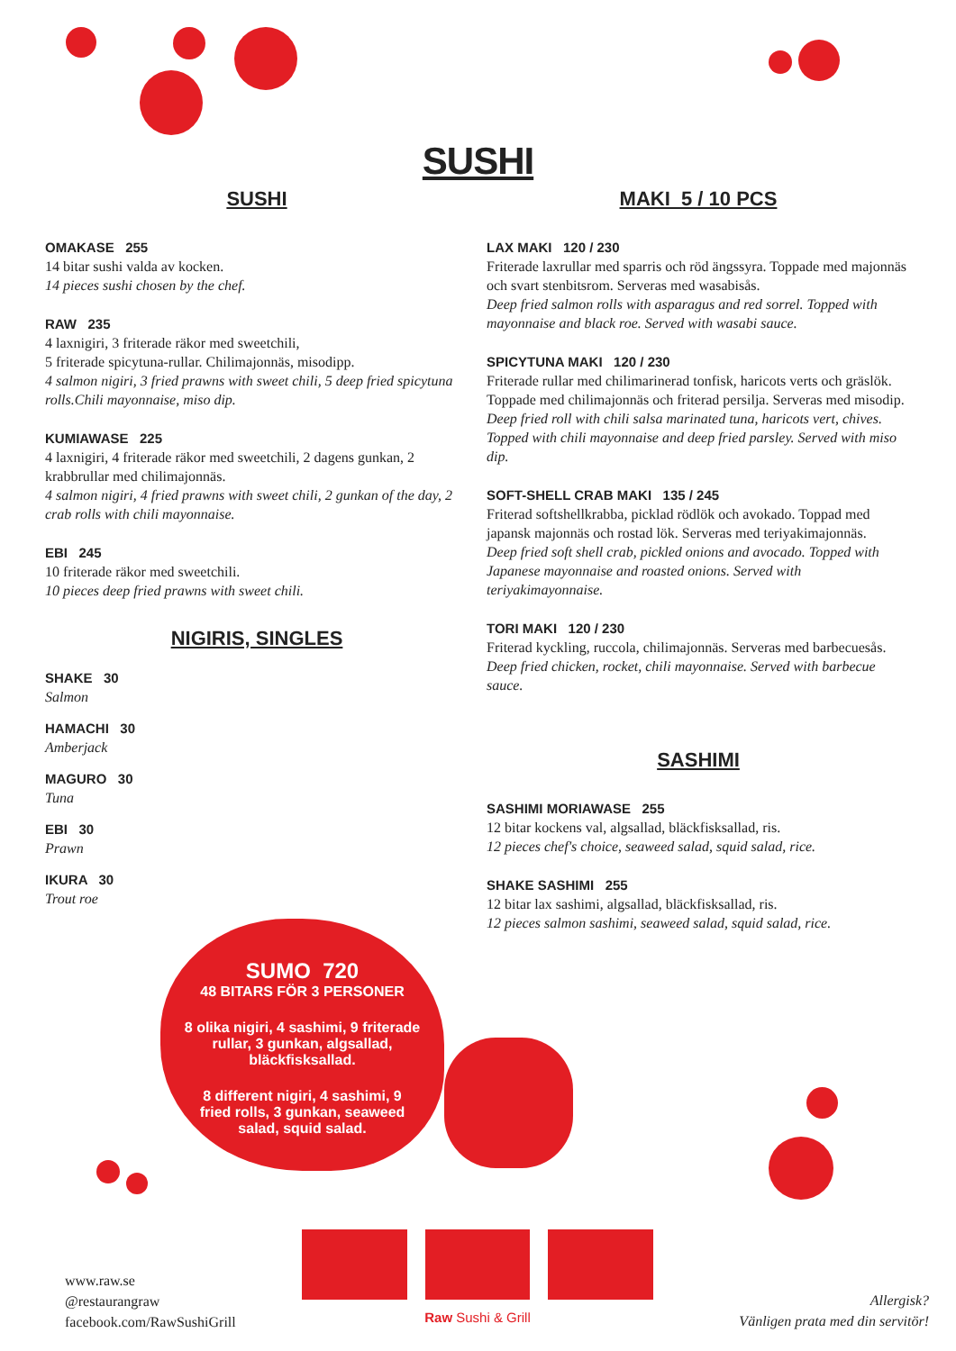SUSHI
SUSHI
OMAKASE 255
14 bitar sushi valda av kocken.
14 pieces sushi chosen by the chef.
RAW 235
4 laxnigiri, 3 friterade räkor med sweetchili,
5 friterade spicytuna-rullar. Chilimajonnäs, misodipp.
4 salmon nigiri, 3 fried prawns with sweet chili, 5 deep fried spicytuna rolls.Chili mayonnaise, miso dip.
KUMIAWASE 225
4 laxnigiri, 4 friterade räkor med sweetchili, 2 dagens gunkan, 2 krabbrullar med chilimajonnäs.
4 salmon nigiri, 4 fried prawns with sweet chili, 2 gunkan of the day, 2 crab rolls with chili mayonnaise.
EBI 245
10 friterade räkor med sweetchili.
10 pieces deep fried prawns with sweet chili.
NIGIRIS, SINGLES
SHAKE 30
Salmon
HAMACHI 30
Amberjack
MAGURO 30
Tuna
EBI 30
Prawn
IKURA 30
Trout roe
MAKI 5 / 10 PCS
LAX MAKI 120 / 230
Friterade laxrullar med sparris och röd ängssyra. Toppade med majonnäs och svart stenbitsrom. Serveras med wasabisås.
Deep fried salmon rolls with asparagus and red sorrel. Topped with mayonnaise and black roe. Served with wasabi sauce.
SPICYTUNA MAKI 120 / 230
Friterade rullar med chilimarinerad tonfisk, haricots verts och gräslök. Toppade med chilimajonnäs och friterad persilja. Serveras med misodip.
Deep fried roll with chili salsa marinated tuna, haricots vert, chives. Topped with chili mayonnaise and deep fried parsley. Served with miso dip.
SOFT-SHELL CRAB MAKI 135 / 245
Friterad softshellkrabba, picklad rödlök och avokado. Toppad med japansk majonnäs och rostad lök. Serveras med teriyakimajonnäs.
Deep fried soft shell crab, pickled onions and avocado. Topped with Japanese mayonnaise and roasted onions. Served with teriyakimayonnaise.
TORI MAKI 120 / 230
Friterad kyckling, ruccola, chilimajonnäs. Serveras med barbecuesås.
Deep fried chicken, rocket, chili mayonnaise. Served with barbecue sauce.
SASHIMI
SASHIMI MORIAWASE 255
12 bitar kockens val, algsallad, bläckfisksallad, ris.
12 pieces chef's choice, seaweed salad, squid salad, rice.
SHAKE SASHIMI 255
12 bitar lax sashimi, algsallad, bläckfisksallad, ris.
12 pieces salmon sashimi, seaweed salad, squid salad, rice.
SUMO 720
48 BITARS FÖR 3 PERSONER
8 olika nigiri, 4 sashimi, 9 friterade rullar, 3 gunkan, algsallad, bläckfisksallad.
8 different nigiri, 4 sashimi, 9 fried rolls, 3 gunkan, seaweed salad, squid salad.
www.raw.se
@restaurangraw
facebook.com/RawSushiGrill
Raw Sushi & Grill
Allergisk?
Vänligen prata med din servitör!